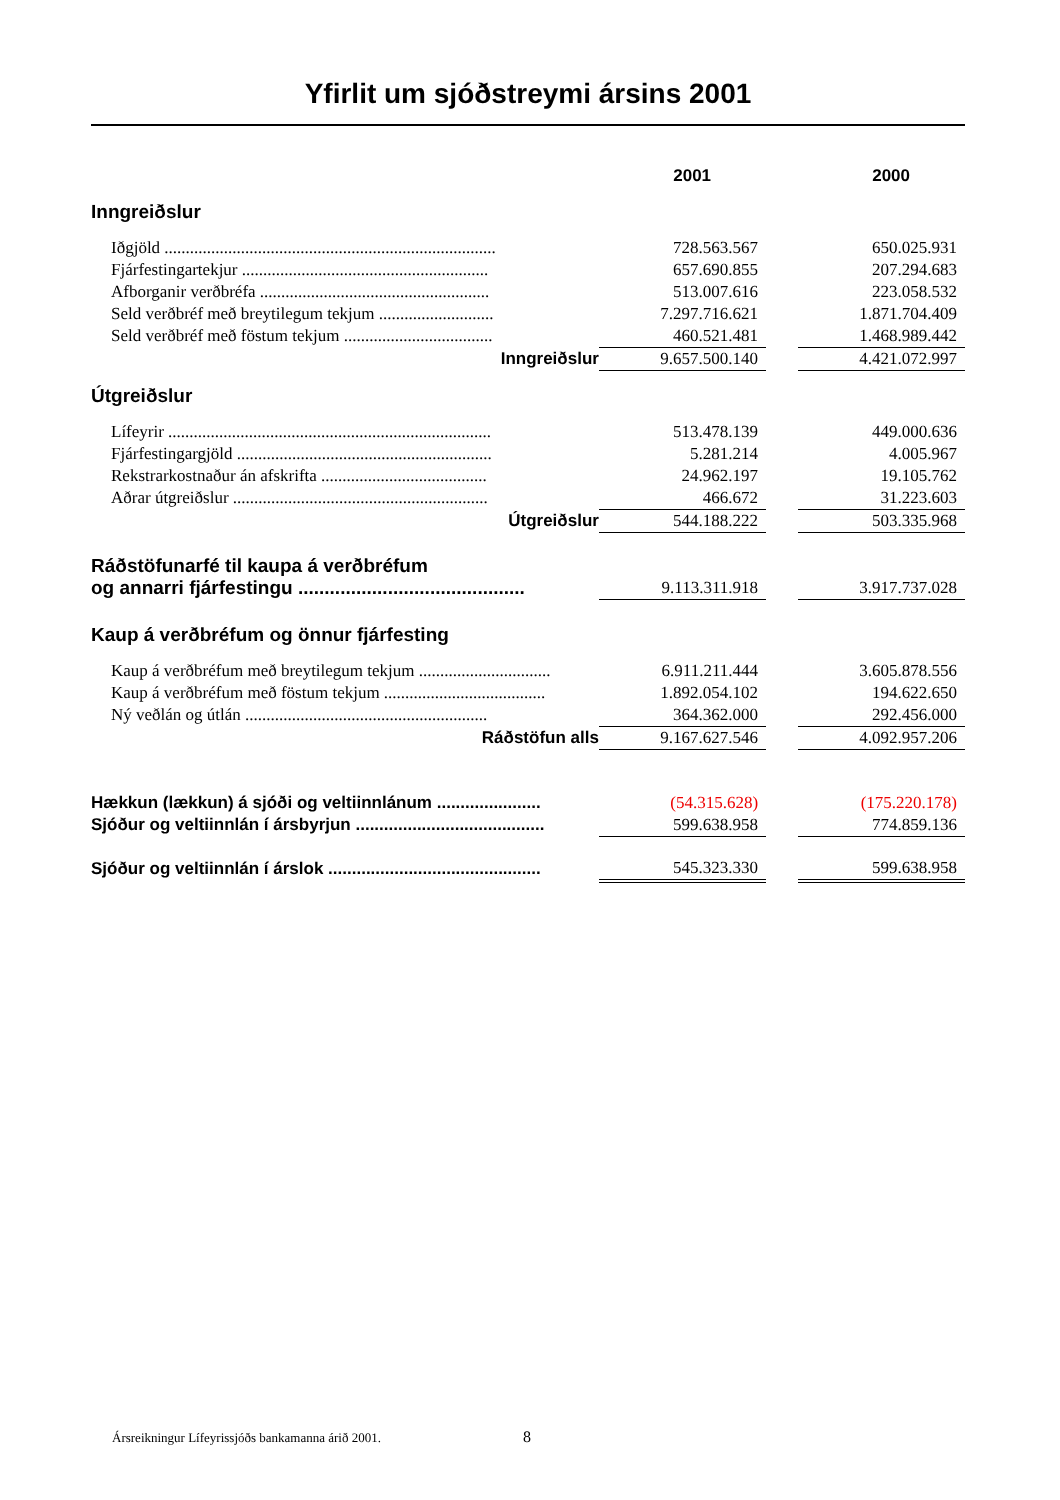Yfirlit um sjóðstreymi ársins 2001
| | 2001 | | 2000 |
| Inngreiðslur | | | |
| Iðgjöld .............................................................................. | 728.563.567 | | 650.025.931 |
| Fjárfestingartekjur .......................................................... | 657.690.855 | | 207.294.683 |
| Afborganir verðbréfa ...................................................... | 513.007.616 | | 223.058.532 |
| Seld verðbréf með breytilegum tekjum ........................... | 7.297.716.621 | | 1.871.704.409 |
| Seld verðbréf með föstum tekjum ................................... | 460.521.481 | | 1.468.989.442 |
| Inngreiðslur | 9.657.500.140 | | 4.421.072.997 |
| Útgreiðslur | | | |
| Lífeyrir ............................................................................ | 513.478.139 | | 449.000.636 |
| Fjárfestingargjöld ............................................................ | 5.281.214 | | 4.005.967 |
| Rekstrarkostnaður án afskrifta ....................................... | 24.962.197 | | 19.105.762 |
| Aðrar útgreiðslur ............................................................ | 466.672 | | 31.223.603 |
| Útgreiðslur | 544.188.222 | | 503.335.968 |
| Ráðstöfunarfé til kaupa á verðbréfum og annarri fjárfestingu ........................................... | 9.113.311.918 | | 3.917.737.028 |
| Kaup á verðbréfum og önnur fjárfesting | | | |
| Kaup á verðbréfum með breytilegum tekjum ............................... | 6.911.211.444 | | 3.605.878.556 |
| Kaup á verðbréfum með föstum tekjum ...................................... | 1.892.054.102 | | 194.622.650 |
| Ný veðlán og útlán ......................................................... | 364.362.000 | | 292.456.000 |
| Ráðstöfun alls | 9.167.627.546 | | 4.092.957.206 |
| Hækkun (lækkun) á sjóði og veltiinnlánum ...................... | (54.315.628) | | (175.220.178) |
| Sjóður og veltiinnlán í ársbyrjun ........................................ | 599.638.958 | | 774.859.136 |
| Sjóður og veltiinnlán í árslok ............................................. | 545.323.330 | | 599.638.958 |
Ársreikningur Lífeyrissjóðs bankamanna árið 2001.
8